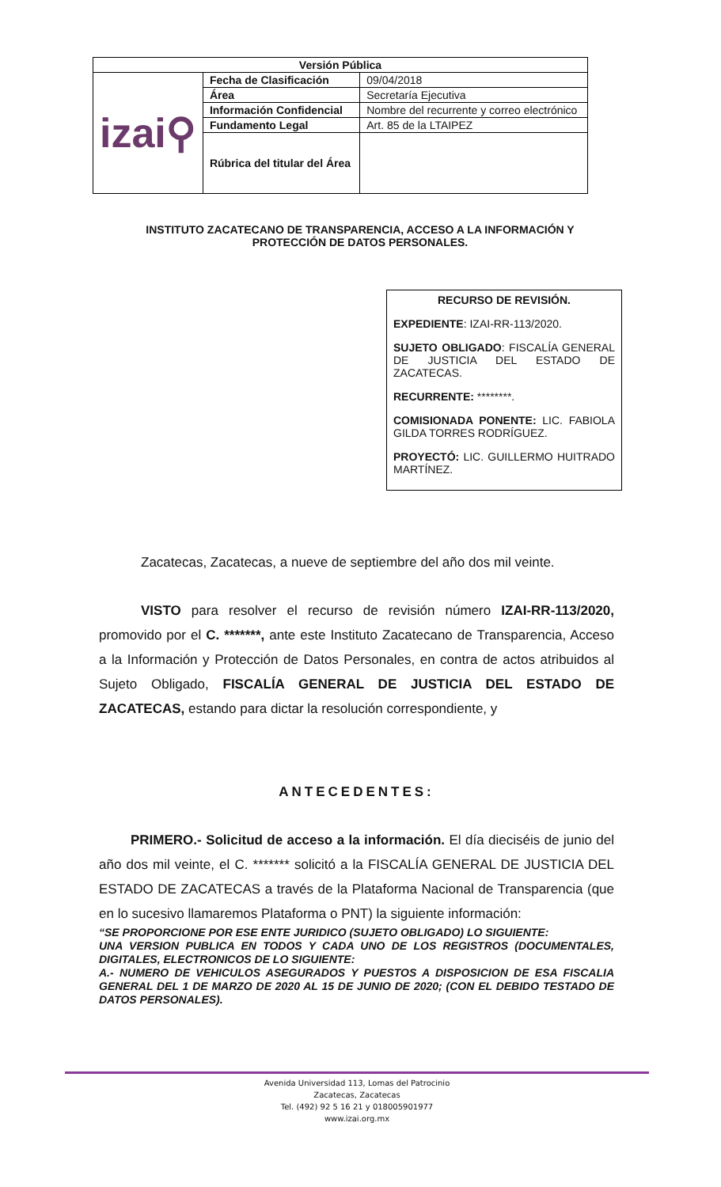| Versión Pública | | |
| --- | --- | --- |
| izai⚲ | Fecha de Clasificación | 09/04/2018 |
| | Área | Secretaría Ejecutiva |
| | Información Confidencial | Nombre del recurrente y correo electrónico |
| | Fundamento Legal | Art. 85 de la LTAIPEZ |
| | Rúbrica del titular del Área | |
INSTITUTO ZACATECANO DE TRANSPARENCIA, ACCESO A LA INFORMACIÓN Y PROTECCIÓN DE DATOS PERSONALES.
RECURSO DE REVISIÓN.
EXPEDIENTE: IZAI-RR-113/2020.
SUJETO OBLIGADO: FISCALÍA GENERAL DE JUSTICIA DEL ESTADO DE ZACATECAS.
RECURRENTE: ********.
COMISIONADA PONENTE: LIC. FABIOLA GILDA TORRES RODRÍGUEZ.
PROYECTÓ: LIC. GUILLERMO HUITRADO MARTÍNEZ.
Zacatecas, Zacatecas, a nueve de septiembre del año dos mil veinte.
VISTO para resolver el recurso de revisión número IZAI-RR-113/2020, promovido por el C. *******, ante este Instituto Zacatecano de Transparencia, Acceso a la Información y Protección de Datos Personales, en contra de actos atribuidos al Sujeto Obligado, FISCALÍA GENERAL DE JUSTICIA DEL ESTADO DE ZACATECAS, estando para dictar la resolución correspondiente, y
ANTECEDENTES:
PRIMERO.- Solicitud de acceso a la información. El día dieciséis de junio del año dos mil veinte, el C. ******* solicitó a la FISCALÍA GENERAL DE JUSTICIA DEL ESTADO DE ZACATECAS a través de la Plataforma Nacional de Transparencia (que en lo sucesivo llamaremos Plataforma o PNT) la siguiente información:
“SE PROPORCIONE POR ESE ENTE JURIDICO (SUJETO OBLIGADO) LO SIGUIENTE:
UNA VERSION PUBLICA EN TODOS Y CADA UNO DE LOS REGISTROS (DOCUMENTALES, DIGITALES, ELECTRONICOS DE LO SIGUIENTE:
A.- NUMERO DE VEHICULOS ASEGURADOS Y PUESTOS A DISPOSICION DE ESA FISCALIA GENERAL DEL 1 DE MARZO DE 2020 AL 15 DE JUNIO DE 2020; (CON EL DEBIDO TESTADO DE DATOS PERSONALES).
Avenida Universidad 113, Lomas del Patrocinio
Zacatecas, Zacatecas
Tel. (492) 92 5 16 21 y 018005901977
www.izai.org.mx